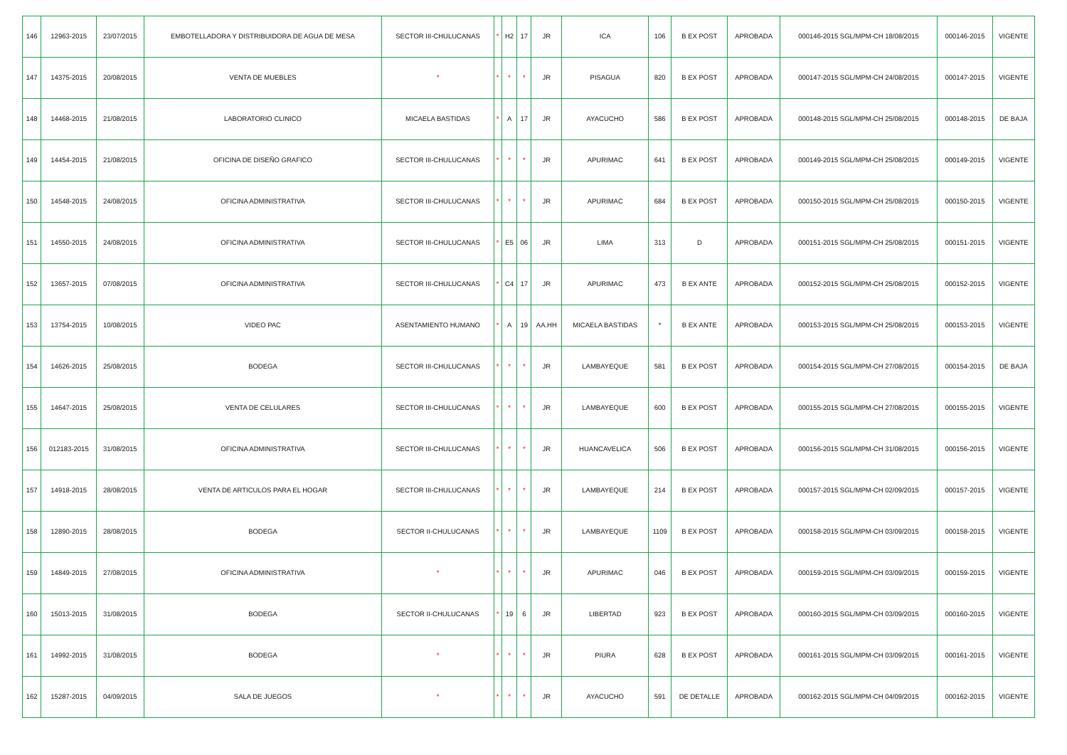| 146 | 12963-2015 | 23/07/2015 | EMBOTELLADORA Y DISTRIBUIDORA DE AGUA DE MESA | SECTOR III-CHULUCANAS | * | H2 | 17 | JR | ICA | 106 | B EX POST | APROBADA | 000146-2015 SGL/MPM-CH 18/08/2015 | 000146-2015 | VIGENTE |
| 147 | 14375-2015 | 20/08/2015 | VENTA DE MUEBLES | * | * | * | * | JR | PISAGUA | 820 | B EX POST | APROBADA | 000147-2015 SGL/MPM-CH 24/08/2015 | 000147-2015 | VIGENTE |
| 148 | 14468-2015 | 21/08/2015 | LABORATORIO CLINICO | MICAELA BASTIDAS | * | A | 17 | JR | AYACUCHO | 586 | B EX POST | APROBADA | 000148-2015 SGL/MPM-CH 25/08/2015 | 000148-2015 | DE BAJA |
| 149 | 14454-2015 | 21/08/2015 | OFICINA DE DISEÑO GRAFICO | SECTOR III-CHULUCANAS | * | * | * | JR | APURIMAC | 641 | B EX POST | APROBADA | 000149-2015 SGL/MPM-CH 25/08/2015 | 000149-2015 | VIGENTE |
| 150 | 14548-2015 | 24/08/2015 | OFICINA ADMINISTRATIVA | SECTOR III-CHULUCANAS | * | * | * | JR | APURIMAC | 684 | B EX POST | APROBADA | 000150-2015 SGL/MPM-CH 25/08/2015 | 000150-2015 | VIGENTE |
| 151 | 14550-2015 | 24/08/2015 | OFICINA ADMINISTRATIVA | SECTOR III-CHULUCANAS | * | E5 | 06 | JR | LIMA | 313 | D | APROBADA | 000151-2015 SGL/MPM-CH 25/08/2015 | 000151-2015 | VIGENTE |
| 152 | 13657-2015 | 07/08/2015 | OFICINA ADMINISTRATIVA | SECTOR III-CHULUCANAS | * | C4 | 17 | JR | APURIMAC | 473 | B EX ANTE | APROBADA | 000152-2015 SGL/MPM-CH 25/08/2015 | 000152-2015 | VIGENTE |
| 153 | 13754-2015 | 10/08/2015 | VIDEO PAC | ASENTAMIENTO HUMANO | * | A | 19 | AA.HH | MICAELA BASTIDAS | * | B EX ANTE | APROBADA | 000153-2015 SGL/MPM-CH 25/08/2015 | 000153-2015 | VIGENTE |
| 154 | 14626-2015 | 25/08/2015 | BODEGA | SECTOR III-CHULUCANAS | * | * | * | JR | LAMBAYEQUE | 581 | B EX POST | APROBADA | 000154-2015 SGL/MPM-CH 27/08/2015 | 000154-2015 | DE BAJA |
| 155 | 14647-2015 | 25/08/2015 | VENTA DE CELULARES | SECTOR III-CHULUCANAS | * | * | * | JR | LAMBAYEQUE | 600 | B EX POST | APROBADA | 000155-2015 SGL/MPM-CH 27/08/2015 | 000155-2015 | VIGENTE |
| 156 | 012183-2015 | 31/08/2015 | OFICINA ADMINISTRATIVA | SECTOR III-CHULUCANAS | * | * | * | JR | HUANCAVELICA | 506 | B EX POST | APROBADA | 000156-2015 SGL/MPM-CH 31/08/2015 | 000156-2015 | VIGENTE |
| 157 | 14918-2015 | 28/08/2015 | VENTA DE ARTICULOS PARA EL HOGAR | SECTOR III-CHULUCANAS | * | * | * | JR | LAMBAYEQUE | 214 | B EX POST | APROBADA | 000157-2015 SGL/MPM-CH 02/09/2015 | 000157-2015 | VIGENTE |
| 158 | 12890-2015 | 28/08/2015 | BODEGA | SECTOR II-CHULUCANAS | * | * | * | JR | LAMBAYEQUE | 1109 | B EX POST | APROBADA | 000158-2015 SGL/MPM-CH 03/09/2015 | 000158-2015 | VIGENTE |
| 159 | 14849-2015 | 27/08/2015 | OFICINA ADMINISTRATIVA | * | * | * | * | JR | APURIMAC | 046 | B EX POST | APROBADA | 000159-2015 SGL/MPM-CH 03/09/2015 | 000159-2015 | VIGENTE |
| 160 | 15013-2015 | 31/08/2015 | BODEGA | SECTOR II-CHULUCANAS | * | 19 | 6 | JR | LIBERTAD | 923 | B EX POST | APROBADA | 000160-2015 SGL/MPM-CH 03/09/2015 | 000160-2015 | VIGENTE |
| 161 | 14992-2015 | 31/08/2015 | BODEGA | * | * | * | * | JR | PIURA | 628 | B EX POST | APROBADA | 000161-2015 SGL/MPM-CH 03/09/2015 | 000161-2015 | VIGENTE |
| 162 | 15287-2015 | 04/09/2015 | SALA DE JUEGOS | * | * | * | * | JR | AYACUCHO | 591 | DE DETALLE | APROBADA | 000162-2015 SGL/MPM-CH 04/09/2015 | 000162-2015 | VIGENTE |